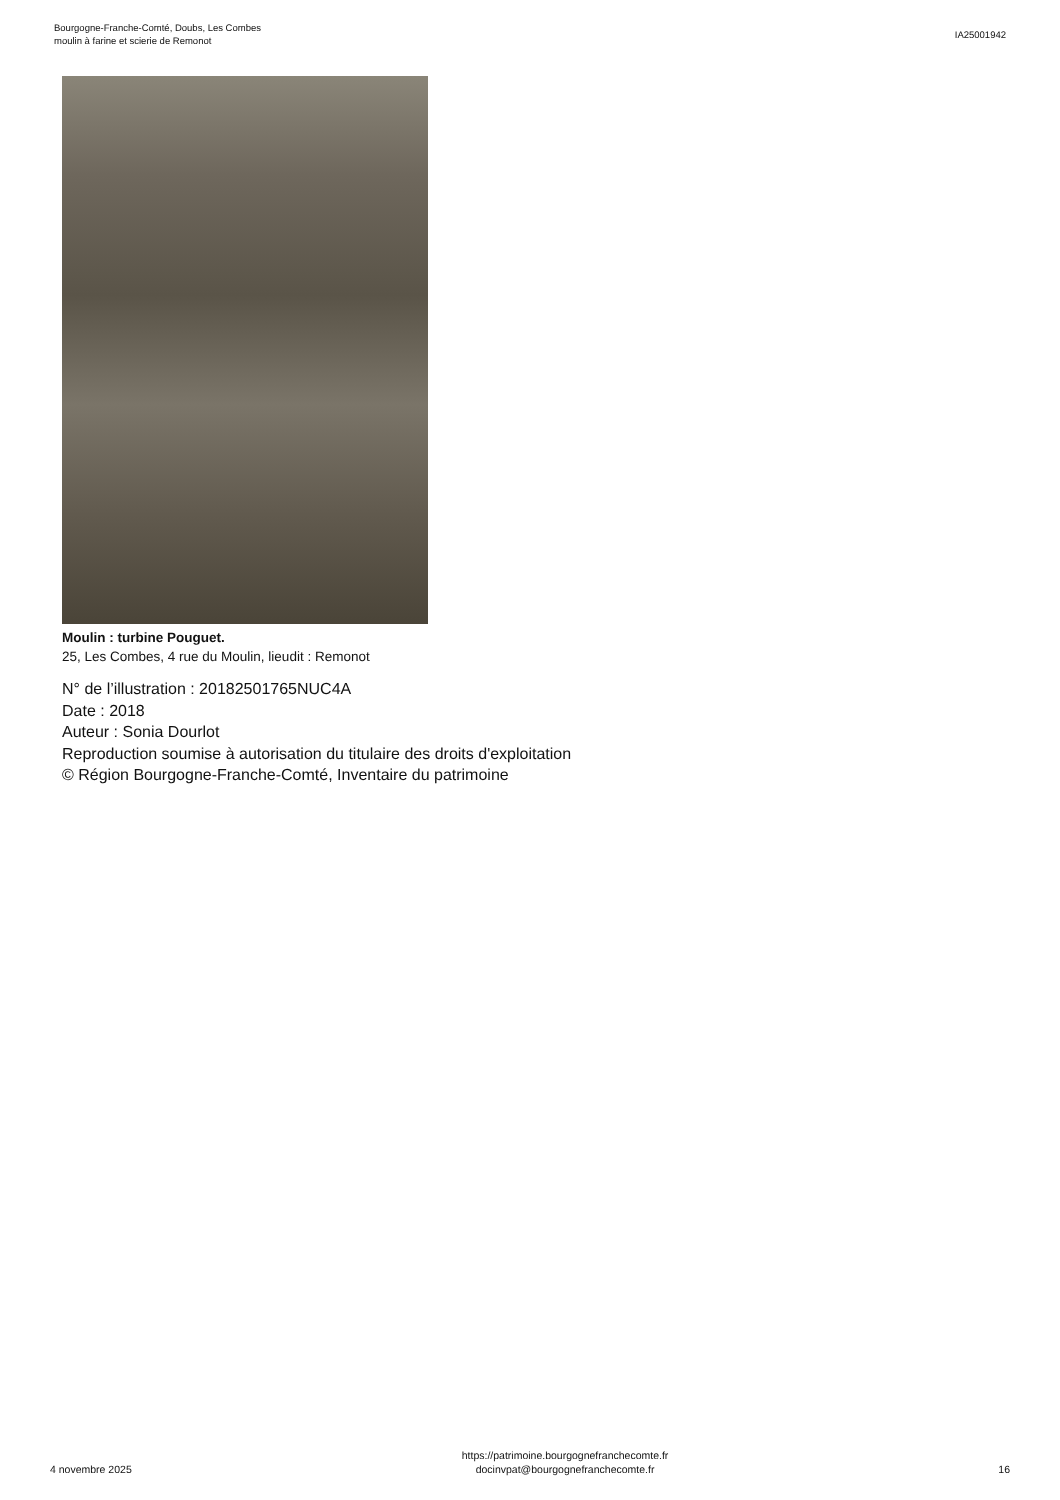Bourgogne-Franche-Comté, Doubs, Les Combes
moulin à farine et scierie de Remonot
IA25001942
Moulin : turbine Pouguet.
25, Les Combes, 4 rue du Moulin, lieudit : Remonot
N° de l’illustration : 20182501765NUC4A
Date : 2018
Auteur : Sonia Dourlot
Reproduction soumise à autorisation du titulaire des droits d'exploitation
© Région Bourgogne-Franche-Comté, Inventaire du patrimoine
4 novembre 2025
https://patrimoine.bourgognefranchecomte.fr
docinvpat@bourgognefranchecomte.fr
16